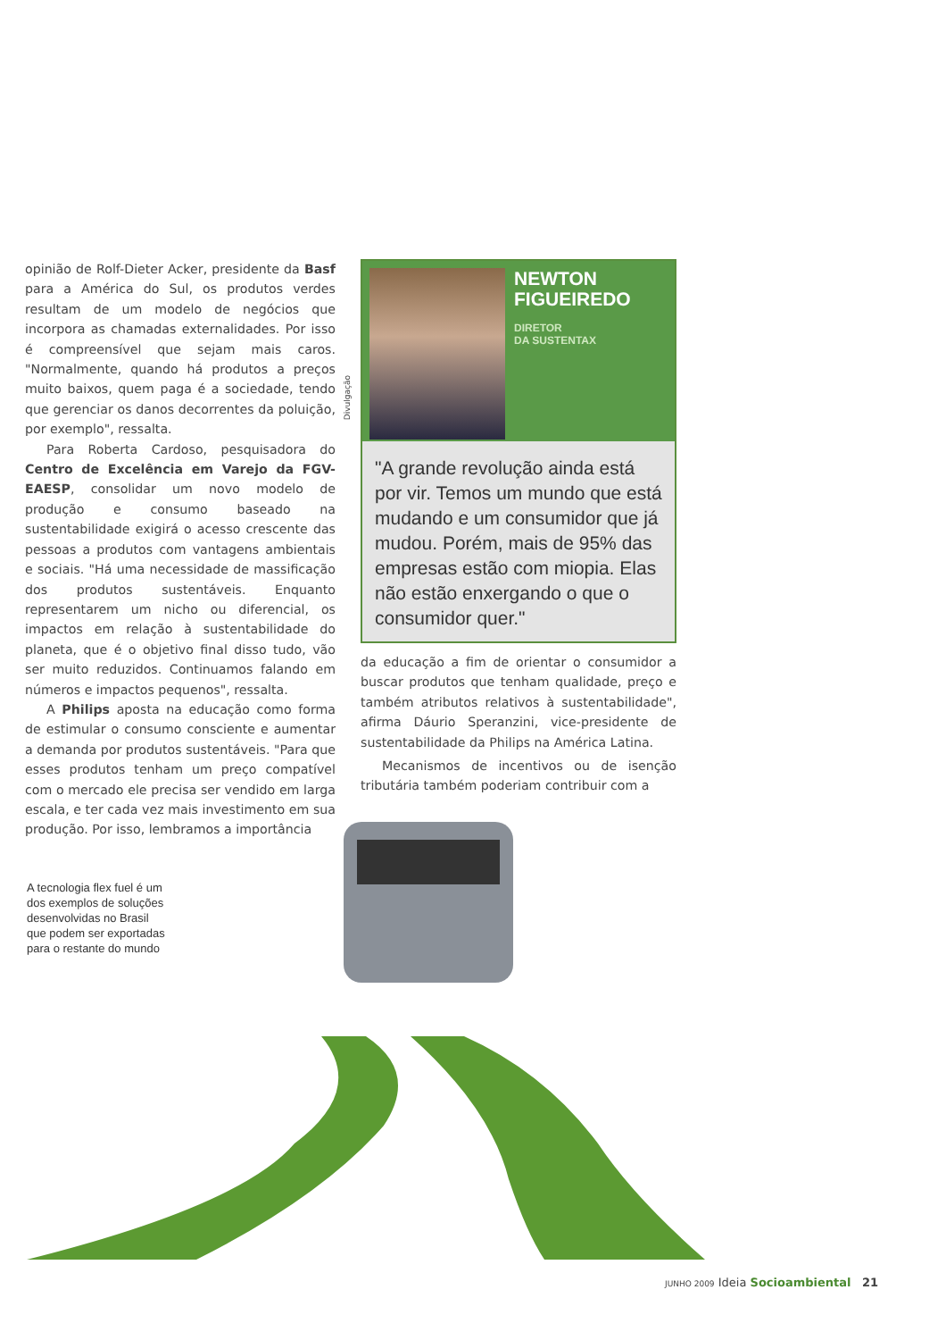opinião de Rolf-Dieter Acker, presidente da Basf para a América do Sul, os produtos verdes resultam de um modelo de negócios que incorpora as chamadas externalidades. Por isso é compreensível que sejam mais caros. "Normalmente, quando há produtos a preços muito baixos, quem paga é a sociedade, tendo que gerenciar os danos decorrentes da poluição, por exemplo", ressalta.
Para Roberta Cardoso, pesquisadora do Centro de Excelência em Varejo da FGV-EAESP, consolidar um novo modelo de produção e consumo baseado na sustentabilidade exigirá o acesso crescente das pessoas a produtos com vantagens ambientais e sociais. "Há uma necessidade de massificação dos produtos sustentáveis. Enquanto representarem um nicho ou diferencial, os impactos em relação à sustentabilidade do planeta, que é o objetivo final disso tudo, vão ser muito reduzidos. Continuamos falando em números e impactos pequenos", ressalta.
A Philips aposta na educação como forma de estimular o consumo consciente e aumentar a demanda por produtos sustentáveis. "Para que esses produtos tenham um preço compatível com o mercado ele precisa ser vendido em larga escala, e ter cada vez mais investimento em sua produção. Por isso, lembramos a importância
NEWTON
FIGUEIREDO
DIRETOR
DA SUSTENTAX
"A grande revolução ainda está por vir. Temos um mundo que está mudando e um consumidor que já mudou. Porém, mais de 95% das empresas estão com miopia. Elas não estão enxergando o que o consumidor quer."
da educação a fim de orientar o consumidor a buscar produtos que tenham qualidade, preço e também atributos relativos à sustentabilidade", afirma Dáurio Speranzini, vice-presidente de sustentabilidade da Philips na América Latina.
Mecanismos de incentivos ou de isenção tributária também poderiam contribuir com a
Divulgação
A tecnologia flex fuel é um dos exemplos de soluções desenvolvidas no Brasil que podem ser exportadas para o restante do mundo
JUNHO 2009 Ideia Socioambiental 21